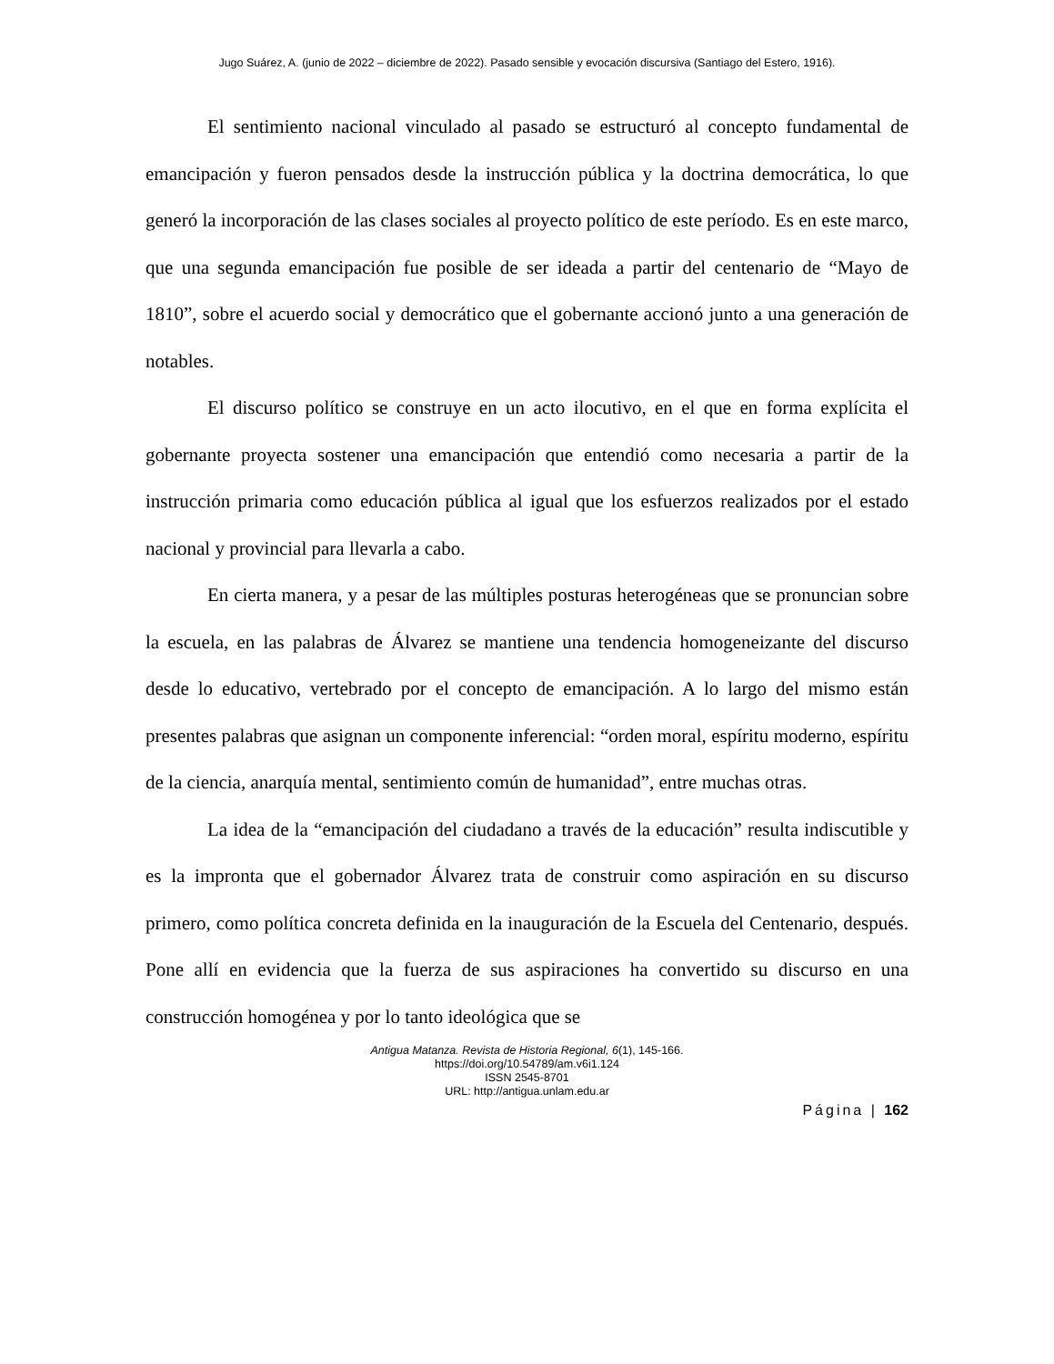Jugo Suárez, A. (junio de 2022 – diciembre de 2022). Pasado sensible y evocación discursiva (Santiago del Estero, 1916).
El sentimiento nacional vinculado al pasado se estructuró al concepto fundamental de emancipación y fueron pensados desde la instrucción pública y la doctrina democrática, lo que generó la incorporación de las clases sociales al proyecto político de este período. Es en este marco, que una segunda emancipación fue posible de ser ideada a partir del centenario de “Mayo de 1810”, sobre el acuerdo social y democrático que el gobernante accionó junto a una generación de notables.
El discurso político se construye en un acto ilocutivo, en el que en forma explícita el gobernante proyecta sostener una emancipación que entendió como necesaria a partir de la instrucción primaria como educación pública al igual que los esfuerzos realizados por el estado nacional y provincial para llevarla a cabo.
En cierta manera, y a pesar de las múltiples posturas heterogéneas que se pronuncian sobre la escuela, en las palabras de Álvarez se mantiene una tendencia homogeneizante del discurso desde lo educativo, vertebrado por el concepto de emancipación. A lo largo del mismo están presentes palabras que asignan un componente inferencial: “orden moral, espíritu moderno, espíritu de la ciencia, anarquía mental, sentimiento común de humanidad”, entre muchas otras.
La idea de la “emancipación del ciudadano a través de la educación” resulta indiscutible y es la impronta que el gobernador Álvarez trata de construir como aspiración en su discurso primero, como política concreta definida en la inauguración de la Escuela del Centenario, después. Pone allí en evidencia que la fuerza de sus aspiraciones ha convertido su discurso en una construcción homogénea y por lo tanto ideológica que se
Antigua Matanza. Revista de Historia Regional, 6(1), 145-166.
https://doi.org/10.54789/am.v6i1.124
ISSN 2545-8701
URL: http://antigua.unlam.edu.ar
Página | 162